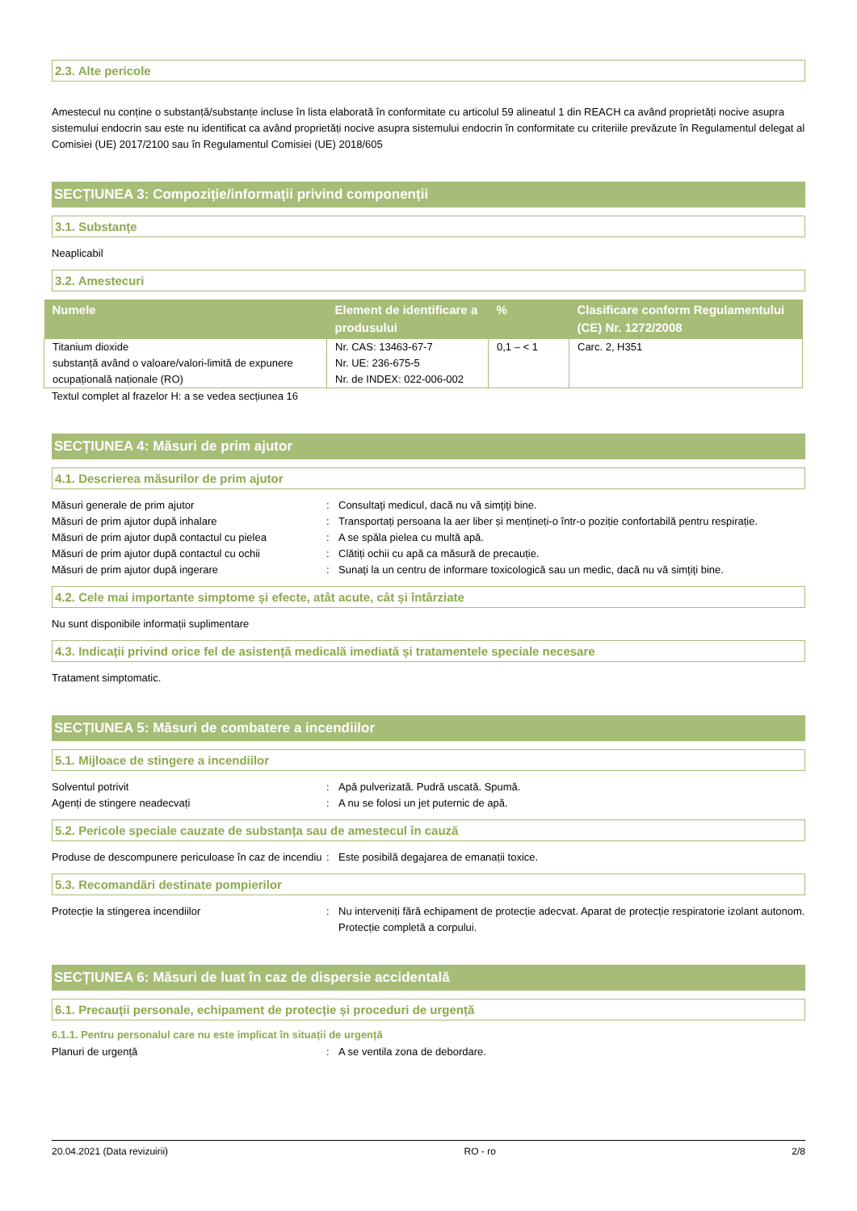2.3. Alte pericole
Amestecul nu conține o substanță/substanțe incluse în lista elaborată în conformitate cu articolul 59 alineatul 1 din REACH ca având proprietăți nocive asupra sistemului endocrin sau este nu identificat ca având proprietăți nocive asupra sistemului endocrin în conformitate cu criteriile prevăzute în Regulamentul delegat al Comisiei (UE) 2017/2100 sau în Regulamentul Comisiei (UE) 2018/605
SECȚIUNEA 3: Compoziție/informații privind componenții
3.1. Substanțe
Neaplicabil
3.2. Amestecuri
| Numele | Element de identificare a produsului | % | Clasificare conform Regulamentului (CE) Nr. 1272/2008 |
| --- | --- | --- | --- |
| Titanium dioxide substanță având o valoare/valori-limită de expunere ocupațională naționale (RO) | Nr. CAS: 13463-67-7 Nr. UE: 236-675-5 Nr. de INDEX: 022-006-002 | 0,1 – < 1 | Carc. 2, H351 |
Textul complet al frazelor H: a se vedea secțiunea 16
SECȚIUNEA 4: Măsuri de prim ajutor
4.1. Descrierea măsurilor de prim ajutor
Măsuri generale de prim ajutor : Consultaţi medicul, dacă nu vă simţiţi bine.
Măsuri de prim ajutor după inhalare : Transportați persoana la aer liber și mențineți-o într-o poziție confortabilă pentru respirație.
Măsuri de prim ajutor după contactul cu pielea
: A se spăla pielea cu multă apă.
Măsuri de prim ajutor după contactul cu ochii
: Clătiți ochii cu apă ca măsură de precauție.
Măsuri de prim ajutor după ingerare : Sunaţi la un centru de informare toxicologică sau un medic, dacă nu vă simţiţi bine.
4.2. Cele mai importante simptome și efecte, atât acute, cât și întârziate
Nu sunt disponibile informații suplimentare
4.3. Indicații privind orice fel de asistență medicală imediată și tratamentele speciale necesare
Tratament simptomatic.
SECȚIUNEA 5: Măsuri de combatere a incendiilor
5.1. Mijloace de stingere a incendiilor
Solventul potrivit : Apă pulverizată. Pudră uscată. Spumă.
Agenți de stingere neadecvați : A nu se folosi un jet puternic de apă.
5.2. Pericole speciale cauzate de substanța sau de amestecul în cauză
Produse de descompunere periculoase în caz de incendiu
: Este posibilă degajarea de emanații toxice.
5.3. Recomandări destinate pompierilor
Protecție la stingerea incendiilor : Nu interveniți fără echipament de protecție adecvat. Aparat de protecție respiratorie izolant autonom. Protecție completă a corpului.
SECȚIUNEA 6: Măsuri de luat în caz de dispersie accidentală
6.1. Precauții personale, echipament de protecție și proceduri de urgență
6.1.1. Pentru personalul care nu este implicat în situații de urgență
Planuri de urgență : A se ventila zona de debordare.
20.04.2021 (Data revizuirii) RO - ro 2/8